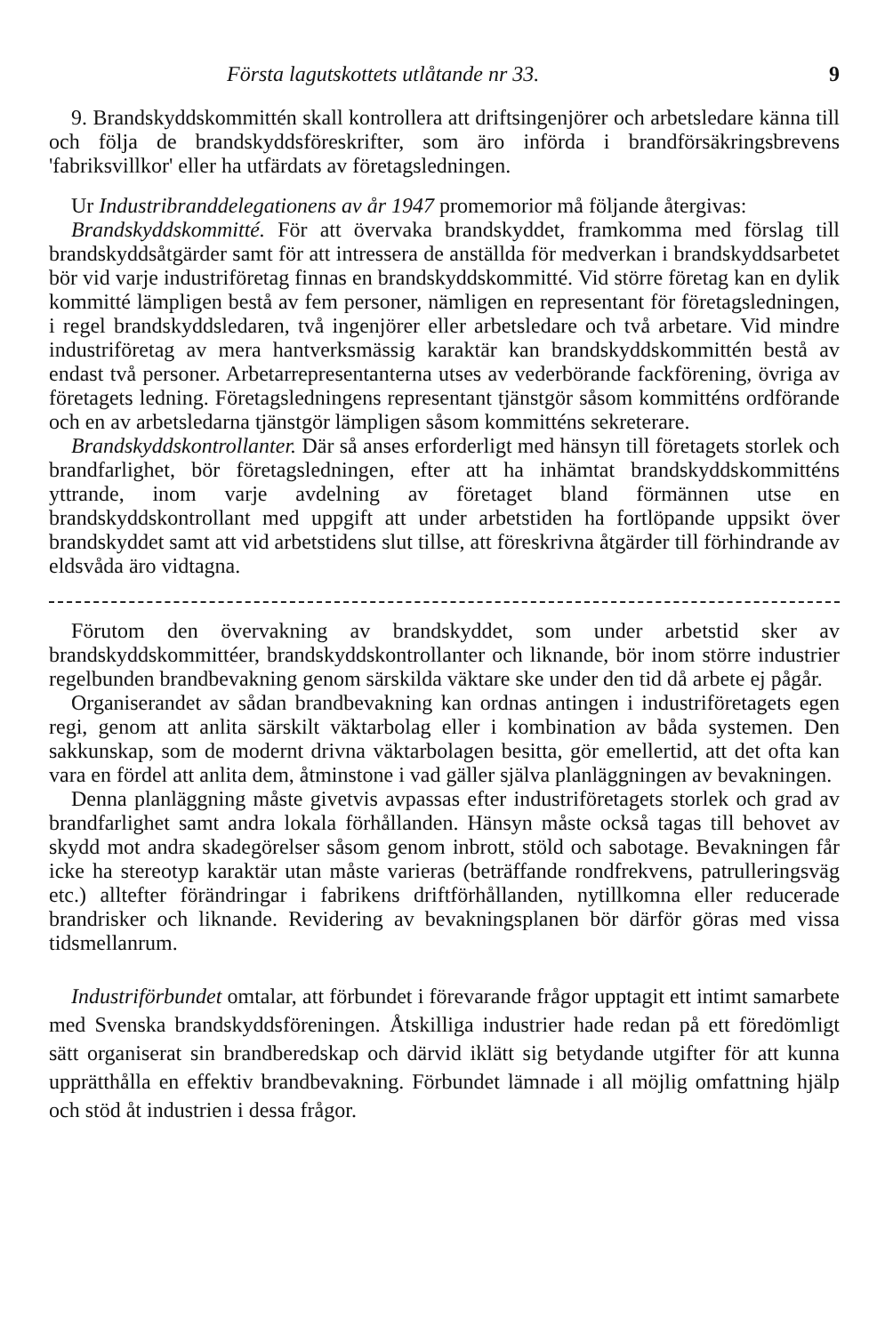Första lagutskottets utlåtande nr 33. 9
9. Brandskyddskommittén skall kontrollera att driftsingenjörer och arbetsledare känna till och följa de brandskyddsföreskrifter, som äro införda i brandförsäkringsbrevens 'fabriksvillkor' eller ha utfärdats av företagsledningen.
Ur Industribranddelegationens av år 1947 promemorior må följande återgivas:
Brandskyddskommitté. För att övervaka brandskyddet, framkomma med förslag till brandskyddsåtgärder samt för att intressera de anställda för medverkan i brandskyddsarbetet bör vid varje industriföretag finnas en brandskyddskommitté. Vid större företag kan en dylik kommitté lämpligen bestå av fem personer, nämligen en representant för företagsledningen, i regel brandskyddsledaren, två ingenjörer eller arbetsledare och två arbetare. Vid mindre industriföretag av mera hantverksmässig karaktär kan brandskyddskommittén bestå av endast två personer. Arbetarrepresentanterna utses av vederbörande fackförening, övriga av företagets ledning. Företagsledningens representant tjänstgör såsom kommitténs ordförande och en av arbetsledarna tjänstgör lämpligen såsom kommitténs sekreterare.
Brandskyddskontrollanter. Där så anses erforderligt med hänsyn till företagets storlek och brandfarlighet, bör företagsledningen, efter att ha inhämtat brandskyddskommitténs yttrande, inom varje avdelning av företaget bland förmännen utse en brandskyddskontrollant med uppgift att under arbetstiden ha fortlöpande uppsikt över brandskyddet samt att vid arbetstidens slut tillse, att föreskrivna åtgärder till förhindrande av eldsvåda äro vidtagna.
Förutom den övervakning av brandskyddet, som under arbetstid sker av brandskyddskommittéer, brandskyddskontrollanter och liknande, bör inom större industrier regelbunden brandbevakning genom särskilda väktare ske under den tid då arbete ej pågår.
Organiserandet av sådan brandbevakning kan ordnas antingen i industriföretagets egen regi, genom att anlita särskilt väktarbolag eller i kombination av båda systemen. Den sakkunskap, som de modernt drivna väktarbolagen besitta, gör emellertid, att det ofta kan vara en fördel att anlita dem, åtminstone i vad gäller själva planläggningen av bevakningen.
Denna planläggning måste givetvis avpassas efter industriföretagets storlek och grad av brandfarlighet samt andra lokala förhållanden. Hänsyn måste också tagas till behovet av skydd mot andra skadegörelser såsom genom inbrott, stöld och sabotage. Bevakningen får icke ha stereotyp karaktär utan måste varieras (beträffande rondfrekvens, patrulleringsväg etc.) alltefter förändringar i fabrikens driftförhållanden, nytillkomna eller reducerade brandrisker och liknande. Revidering av bevakningsplanen bör därför göras med vissa tidsmellanrum.
Industriförbundet omtalar, att förbundet i förevarande frågor upptagit ett intimt samarbete med Svenska brandskyddsföreningen. Åtskilliga industrier hade redan på ett föredömligt sätt organiserat sin brandberedskap och därvid iklätt sig betydande utgifter för att kunna upprätthålla en effektiv brandbevakning. Förbundet lämnade i all möjlig omfattning hjälp och stöd åt industrien i dessa frågor.